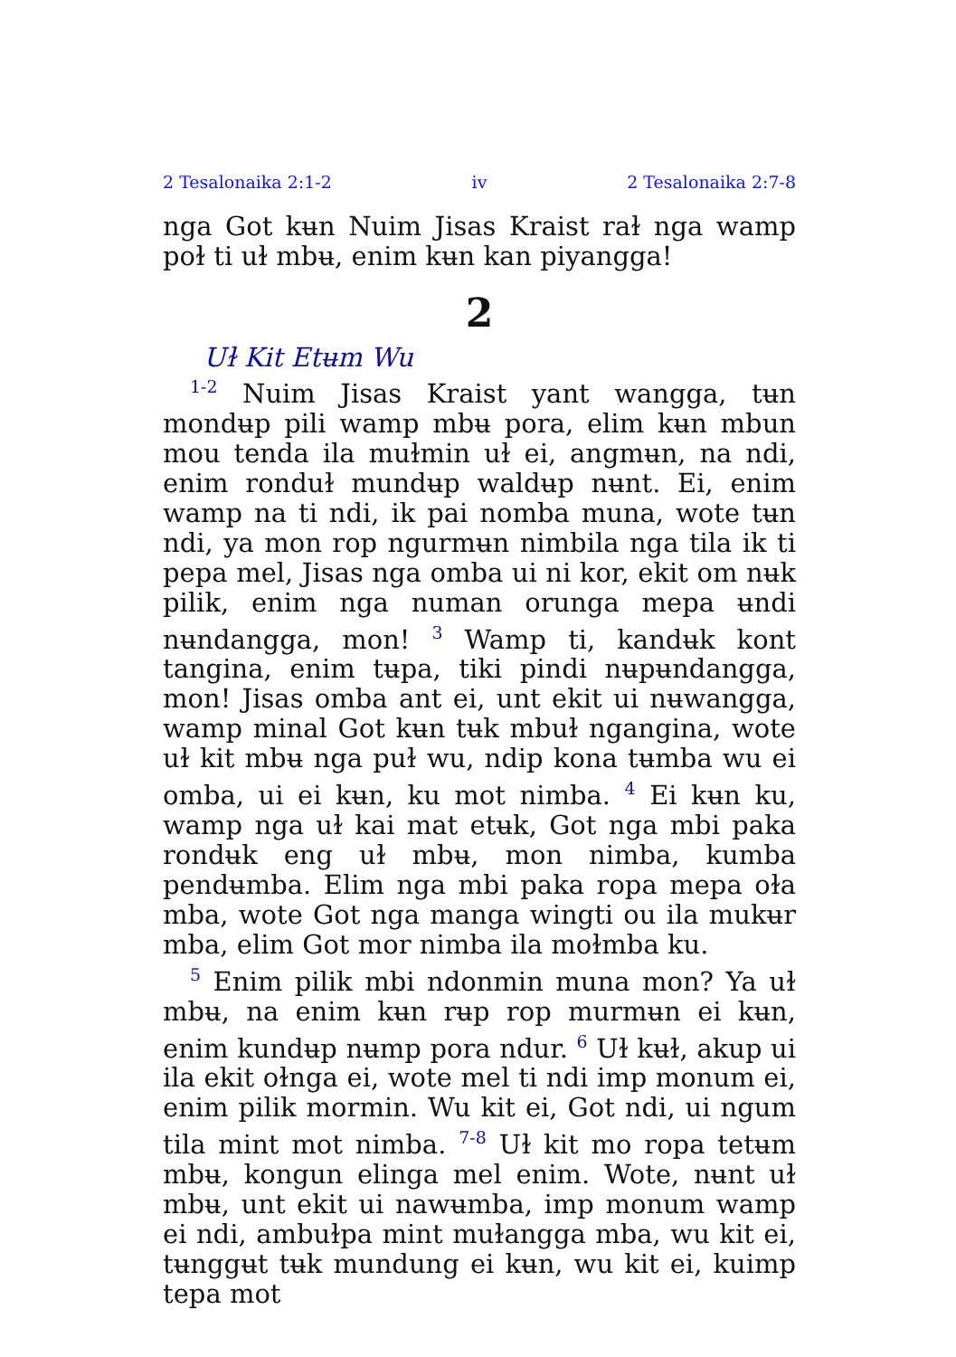2 Tesalonaika 2:1-2 iv 2 Tesalonaika 2:7-8
nga Got kʉn Nuim Jisas Kraist raɫ nga wamp poɫ ti uɫ mbʉ, enim kʉn kan piyangga!
2
Uɫ Kit Etʉm Wu
<sup>1-2</sup> Nuim Jisas Kraist yant wangga, tʉn mondʉp pili wamp mbʉ pora, elim kʉn mbun mou tenda ila muɫmin uɫ ei, angmʉn, na ndi, enim ronduɫ mundʉp waldʉp nʉnt. Ei, enim wamp na ti ndi, ik pai nomba muna, wote tʉn ndi, ya mon rop ngurmʉn nimbila nga tila ik ti pepa mel, Jisas nga omba ui ni kor, ekit om nʉk pilik, enim nga numan orunga mepa ʉndi nʉndangga, mon! <sup>3</sup> Wamp ti, kandʉk kont tangina, enim tʉpa, tiki pindi nʉpʉndangga, mon! Jisas omba ant ei, unt ekit ui nʉwangga, wamp minal Got kʉn tʉk mbuɫ ngangina, wote uɫ kit mbʉ nga puɫ wu, ndip kona tʉmba wu ei omba, ui ei kʉn, ku mot nimba. <sup>4</sup> Ei kʉn ku, wamp nga uɫ kai mat etʉk, Got nga mbi paka rondʉk eng uɫ mbʉ, mon nimba, kumba pendʉmba. Elim nga mbi paka ropa mepa oɫa mba, wote Got nga manga wingti ou ila mukʉr mba, elim Got mor nimba ila moɫmba ku.
<sup>5</sup> Enim pilik mbi ndonmin muna mon? Ya uɫ mbʉ, na enim kʉn rʉp rop murmʉn ei kʉn, enim kundʉp nʉmp pora ndur. <sup>6</sup> Uɫ kʉɫ, akup ui ila ekit oɫnga ei, wote mel ti ndi imp monum ei, enim pilik mormin. Wu kit ei, Got ndi, ui ngum tila mint mot nimba. <sup>7-8</sup> Uɫ kit mo ropa tetʉm mbʉ, kongun elinga mel enim. Wote, nʉnt uɫ mbʉ, unt ekit ui nawʉmba, imp monum wamp ei ndi, ambuɫpa mint muɫangga mba, wu kit ei, tʉnggʉt tʉk mundung ei kʉn, wu kit ei, kuimp tepa mot